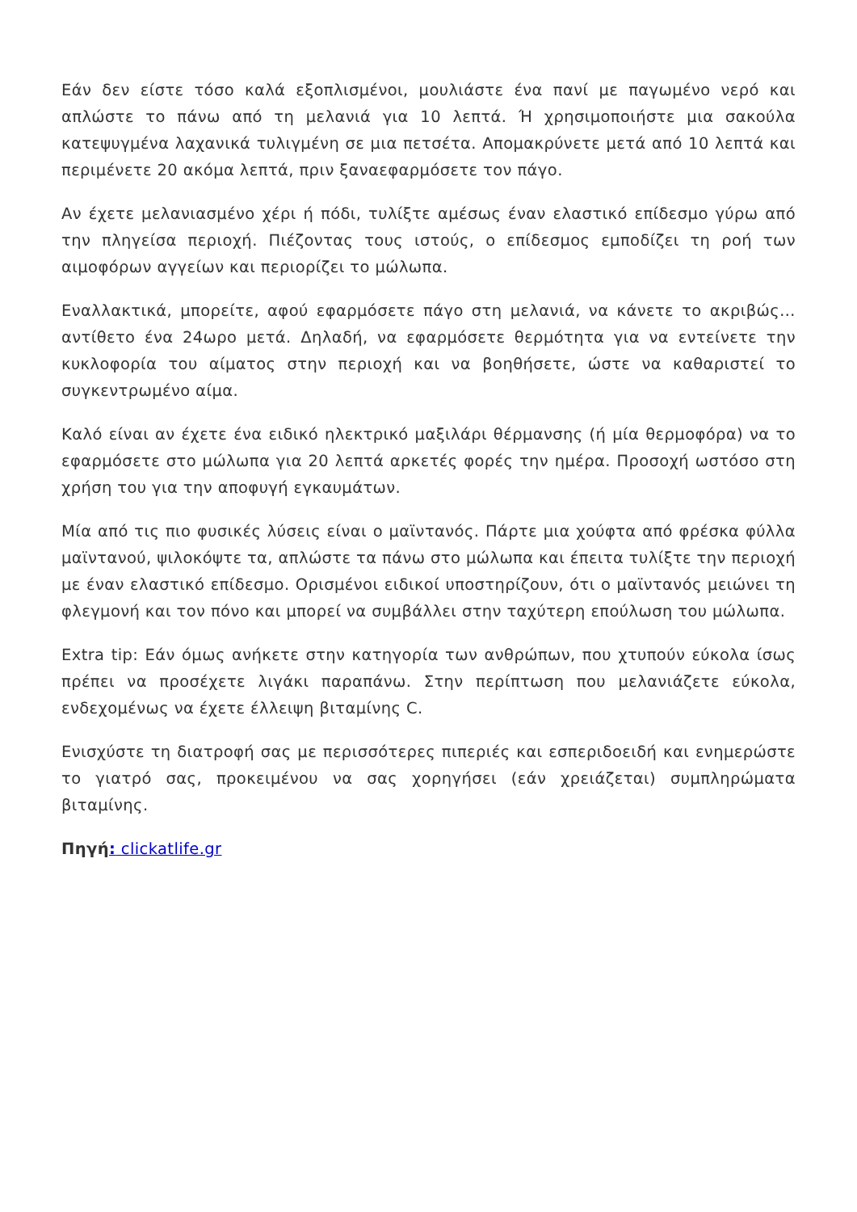Εάν δεν είστε τόσο καλά εξοπλισμένοι, μουλιάστε ένα πανί με παγωμένο νερό και απλώστε το πάνω από τη μελανιά για 10 λεπτά. Ή χρησιμοποιήστε μια σακούλα κατεψυγμένα λαχανικά τυλιγμένη σε μια πετσέτα. Απομακρύνετε μετά από 10 λεπτά και περιμένετε 20 ακόμα λεπτά, πριν ξαναεφαρμόσετε τον πάγο.
Αν έχετε μελανιασμένο χέρι ή πόδι, τυλίξτε αμέσως έναν ελαστικό επίδεσμο γύρω από την πληγείσα περιοχή. Πιέζοντας τους ιστούς, ο επίδεσμος εμποδίζει τη ροή των αιμοφόρων αγγείων και περιορίζει το μώλωπα.
Εναλλακτικά, μπορείτε, αφού εφαρμόσετε πάγο στη μελανιά, να κάνετε το ακριβώς…αντίθετο ένα 24ωρο μετά. Δηλαδή, να εφαρμόσετε θερμότητα για να εντείνετε την κυκλοφορία του αίματος στην περιοχή και να βοηθήσετε, ώστε να καθαριστεί το συγκεντρωμένο αίμα.
Καλό είναι αν έχετε ένα ειδικό ηλεκτρικό μαξιλάρι θέρμανσης (ή μία θερμοφόρα) να το εφαρμόσετε στο μώλωπα για 20 λεπτά αρκετές φορές την ημέρα. Προσοχή ωστόσο στη χρήση του για την αποφυγή εγκαυμάτων.
Μία από τις πιο φυσικές λύσεις είναι ο μαϊντανός. Πάρτε μια χούφτα από φρέσκα φύλλα μαϊντανού, ψιλοκόψτε τα, απλώστε τα πάνω στο μώλωπα και έπειτα τυλίξτε την περιοχή με έναν ελαστικό επίδεσμο. Ορισμένοι ειδικοί υποστηρίζουν, ότι ο μαϊντανός μειώνει τη φλεγμονή και τον πόνο και μπορεί να συμβάλλει στην ταχύτερη επούλωση του μώλωπα.
Extra tip: Εάν όμως ανήκετε στην κατηγορία των ανθρώπων, που χτυπούν εύκολα ίσως πρέπει να προσέχετε λιγάκι παραπάνω. Στην περίπτωση που μελανιάζετε εύκολα, ενδεχομένως να έχετε έλλειψη βιταμίνης C.
Ενισχύστε τη διατροφή σας με περισσότερες πιπεριές και εσπεριδοειδή και ενημερώστε το γιατρό σας, προκειμένου να σας χορηγήσει (εάν χρειάζεται) συμπληρώματα βιταμίνης.
Πηγή: clickatlife.gr